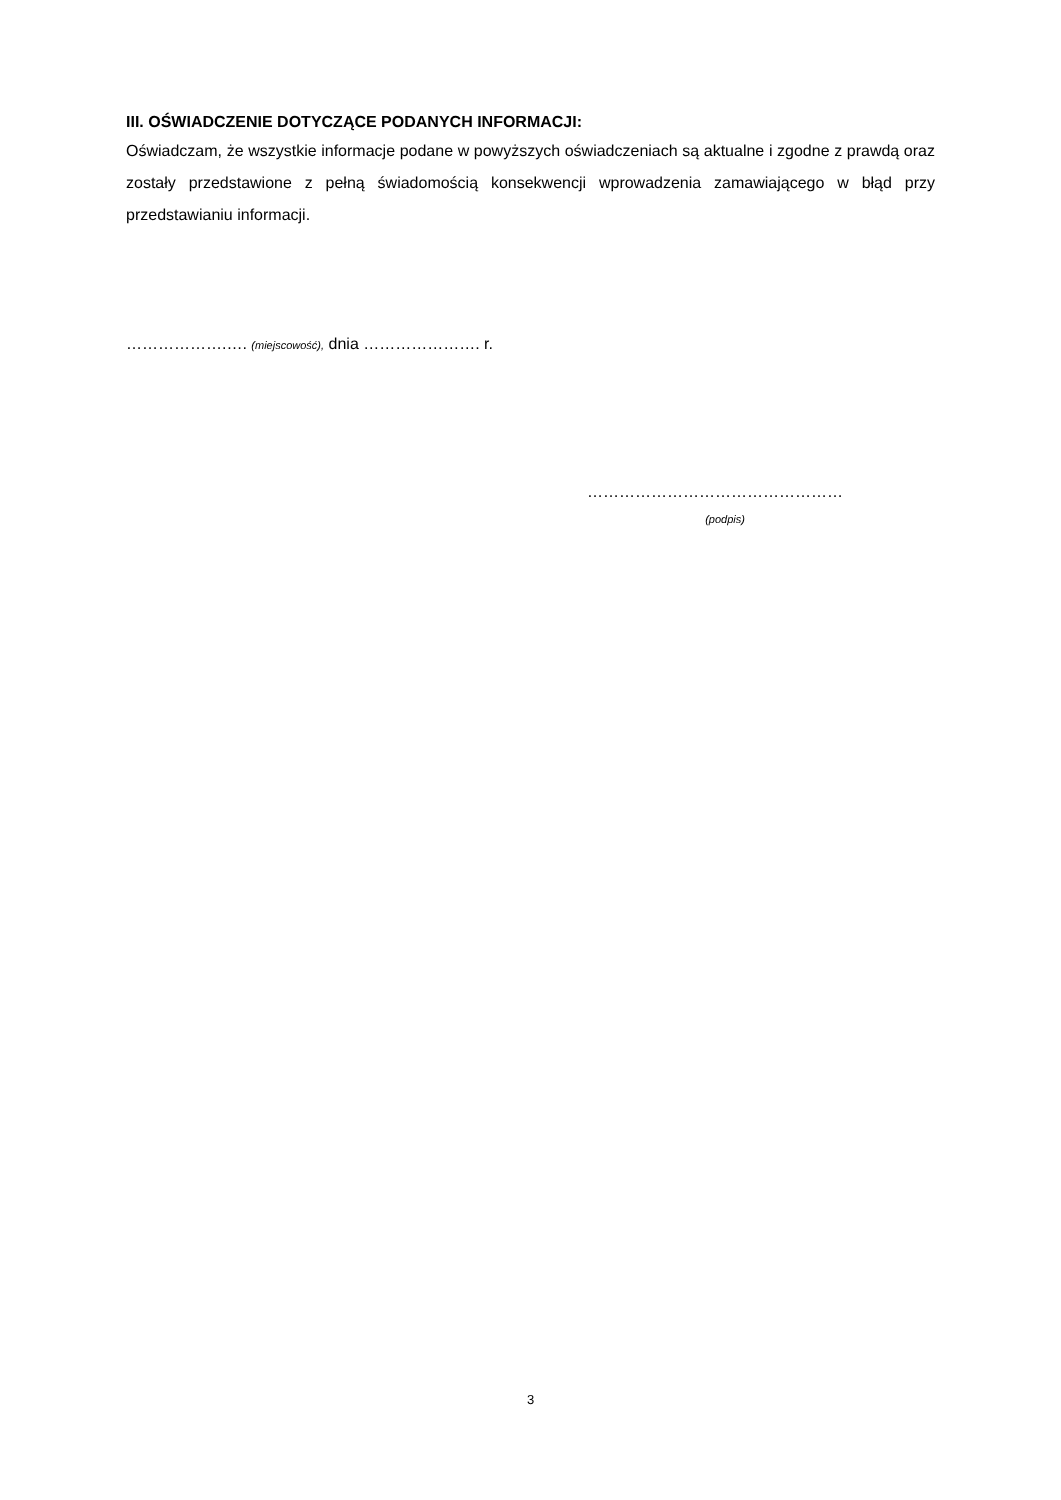III. OŚWIADCZENIE DOTYCZĄCE PODANYCH INFORMACJI:
Oświadczam, że wszystkie informacje podane w powyższych oświadczeniach są aktualne i zgodne z prawdą oraz zostały przedstawione z pełną świadomością konsekwencji wprowadzenia zamawiającego w błąd przy przedstawianiu informacji.
……………….…. (miejscowość), dnia …………………. r.
…………………………………………
(podpis)
3